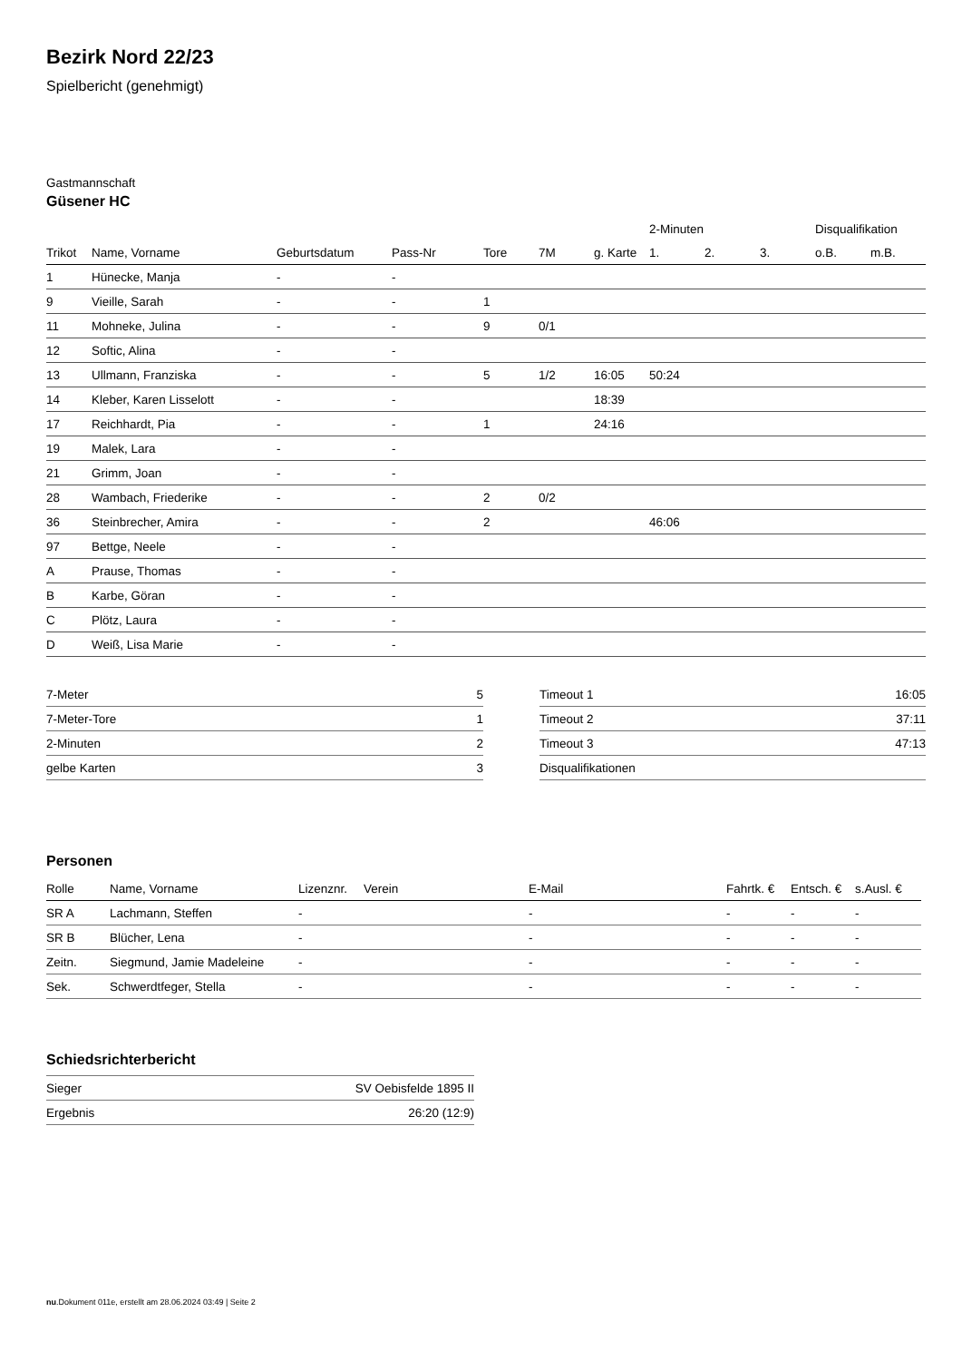Bezirk Nord 22/23
Spielbericht (genehmigt)
Gastmannschaft
Güsener HC
| | | | | | | | 2-Minuten | | | Disqualifikation | |
| --- | --- | --- | --- | --- | --- | --- | --- | --- | --- | --- | --- |
| Trikot | Name, Vorname | Geburtsdatum | Pass-Nr | Tore | 7M | g. Karte | 1. | 2. | 3. | o.B. | m.B. |
| 1 | Hünecke, Manja | - | - | | | | | | | | |
| 9 | Vieille, Sarah | - | - | 1 | | | | | | | |
| 11 | Mohneke, Julina | - | - | 9 | 0/1 | | | | | | |
| 12 | Softic, Alina | - | - | | | | | | | | |
| 13 | Ullmann, Franziska | - | - | 5 | 1/2 | 16:05 | 50:24 | | | | |
| 14 | Kleber, Karen Lisselott | - | - | | | 18:39 | | | | | |
| 17 | Reichhardt, Pia | - | - | 1 | | 24:16 | | | | | |
| 19 | Malek, Lara | - | - | | | | | | | | |
| 21 | Grimm, Joan | - | - | | | | | | | | |
| 28 | Wambach, Friederike | - | - | 2 | 0/2 | | | | | | |
| 36 | Steinbrecher, Amira | - | - | 2 | | | 46:06 | | | | |
| 97 | Bettge, Neele | - | - | | | | | | | | |
| A | Prause, Thomas | - | - | | | | | | | | |
| B | Karbe, Göran | - | - | | | | | | | | |
| C | Plötz, Laura | - | - | | | | | | | | |
| D | Weiß, Lisa Marie | - | - | | | | | | | | |
| 7-Meter | 5 |
| 7-Meter-Tore | 1 |
| 2-Minuten | 2 |
| gelbe Karten | 3 |
| Timeout 1 | 16:05 |
| Timeout 2 | 37:11 |
| Timeout 3 | 47:13 |
| Disqualifikationen | |
Personen
| Rolle | Name, Vorname | Lizenznr. | Verein | E-Mail | Fahrtk. € | Entsch. € | s.Ausl. € |
| --- | --- | --- | --- | --- | --- | --- | --- |
| SR A | Lachmann, Steffen | - | | - | - | - | - |
| SR B | Blücher, Lena | - | | - | - | - | - |
| Zeitn. | Siegmund, Jamie Madeleine | - | | - | - | - | - |
| Sek. | Schwerdtfeger, Stella | - | | - | - | - | - |
Schiedsrichterbericht
| Sieger | SV Oebisfelde 1895 II |
| Ergebnis | 26:20 (12:9) |
nu.Dokument 011e, erstellt am 28.06.2024 03:49 | Seite 2